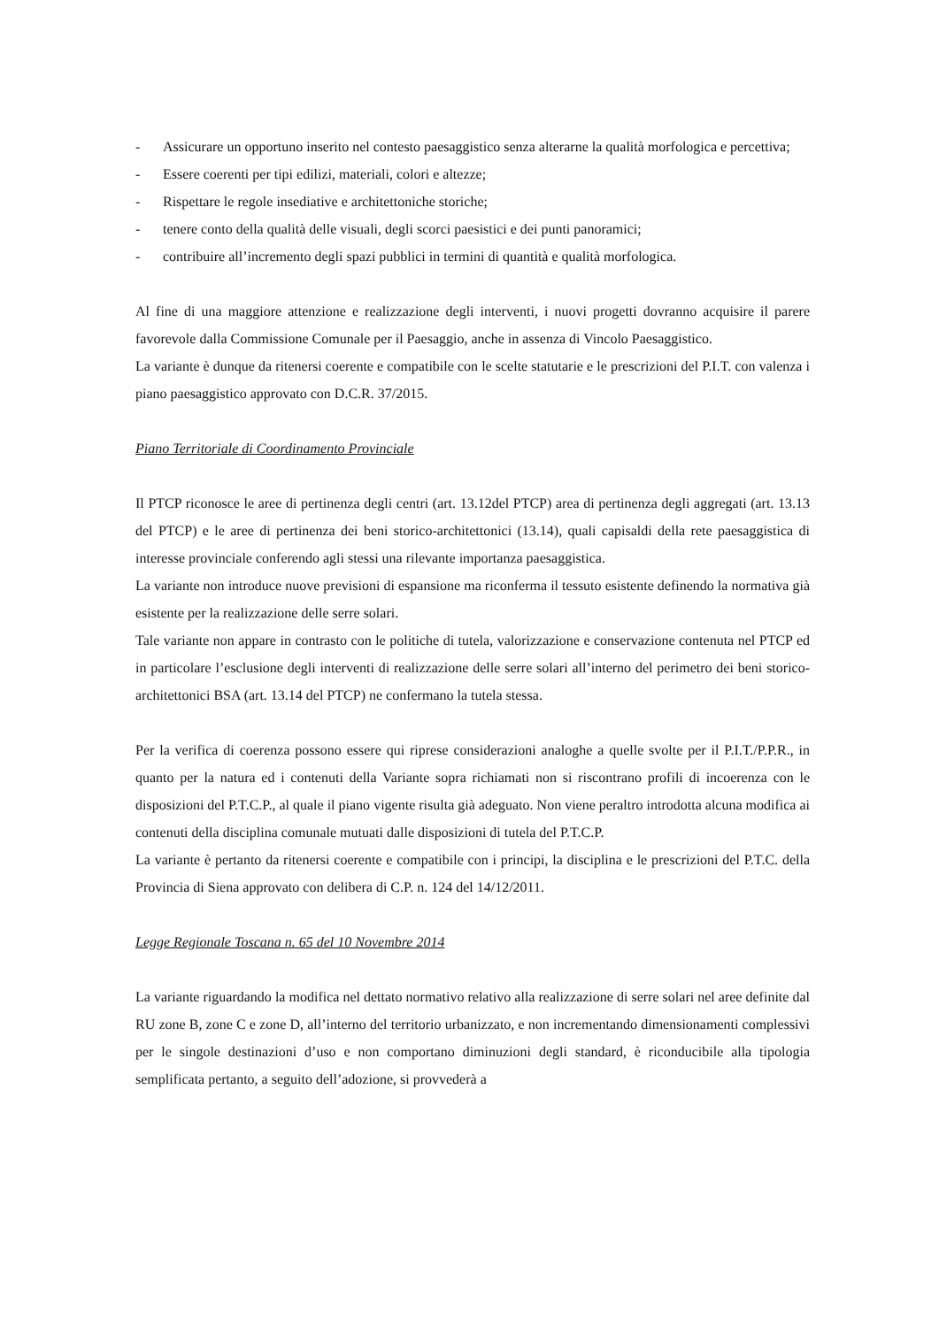- Assicurare un opportuno inserito nel contesto paesaggistico senza alterarne la qualità morfologica e percettiva;
- Essere coerenti per tipi edilizi, materiali, colori e altezze;
- Rispettare le regole insediative e architettoniche storiche;
- tenere conto della qualità delle visuali, degli scorci paesistici e dei punti panoramici;
- contribuire all’incremento degli spazi pubblici in termini di quantità e qualità morfologica.
Al fine di una maggiore attenzione e realizzazione degli interventi, i nuovi progetti dovranno acquisire il parere favorevole dalla Commissione Comunale per il Paesaggio, anche in assenza di Vincolo Paesaggistico.
La variante è dunque da ritenersi coerente e compatibile con le scelte statutarie e le prescrizioni del P.I.T. con valenza i piano paesaggistico approvato con D.C.R. 37/2015.
Piano Territoriale di Coordinamento Provinciale
Il PTCP riconosce le aree di pertinenza degli centri (art. 13.12del PTCP) area di pertinenza degli aggregati (art. 13.13 del PTCP) e le aree di pertinenza dei beni storico-architettonici (13.14), quali capisaldi della rete paesaggistica di interesse provinciale conferendo agli stessi una rilevante importanza paesaggistica.
La variante non introduce nuove previsioni di espansione ma riconferma il tessuto esistente definendo la normativa già esistente per la realizzazione delle serre solari.
Tale variante non appare in contrasto con le politiche di tutela, valorizzazione e conservazione contenuta nel PTCP ed in particolare l’esclusione degli interventi di realizzazione delle serre solari all’interno del perimetro dei beni storico-architettonici BSA (art. 13.14 del PTCP) ne confermano la tutela stessa.
Per la verifica di coerenza possono essere qui riprese considerazioni analoghe a quelle svolte per il P.I.T./P.P.R., in quanto per la natura ed i contenuti della Variante sopra richiamati non si riscontrano profili di incoerenza con le disposizioni del P.T.C.P., al quale il piano vigente risulta già adeguato. Non viene peraltro introdotta alcuna modifica ai contenuti della disciplina comunale mutuati dalle disposizioni di tutela del P.T.C.P.
La variante è pertanto da ritenersi coerente e compatibile con i principi, la disciplina e le prescrizioni del P.T.C. della Provincia di Siena approvato con delibera di C.P. n. 124 del 14/12/2011.
Legge Regionale Toscana n. 65 del 10 Novembre 2014
La variante riguardando la modifica nel dettato normativo relativo alla realizzazione di serre solari nel aree definite dal RU zone B, zone C e zone D, all’interno del territorio urbanizzato, e non incrementando dimensionamenti complessivi per le singole destinazioni d’uso e non comportano diminuzioni degli standard, è riconducibile alla tipologia semplificata pertanto, a seguito dell’adozione, si provvederà a